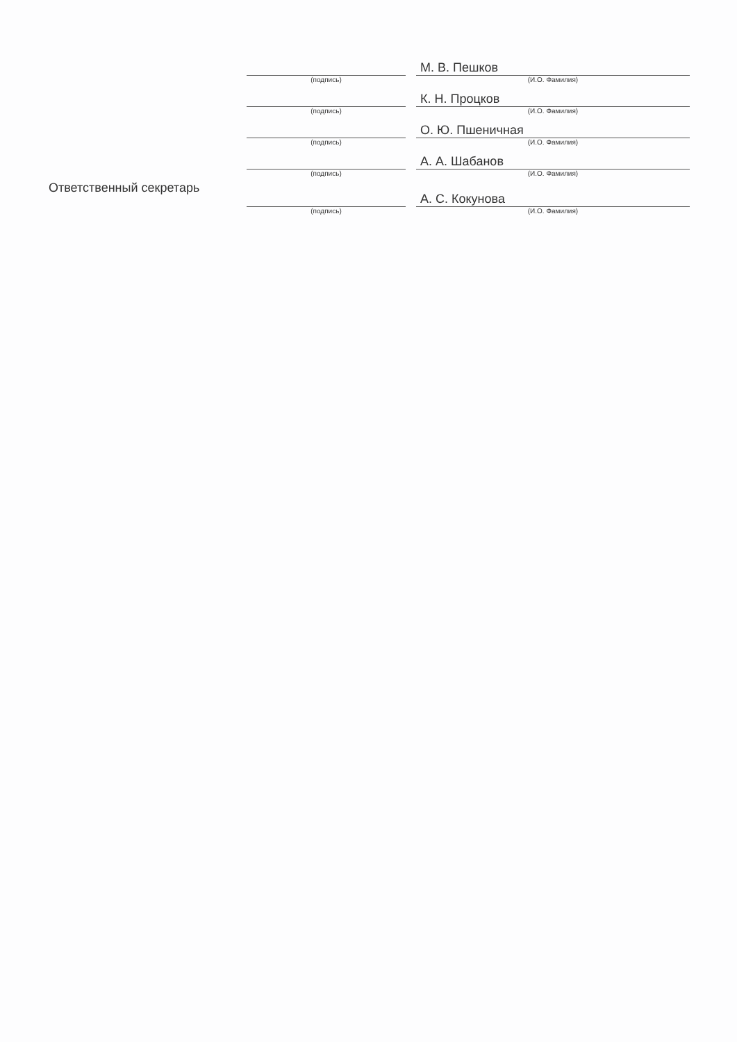| | | | М. В. Пешков |
| | (подпись) | | (И.О. Фамилия) |
| | | | К. Н. Процков |
| | (подпись) | | (И.О. Фамилия) |
| | | | О. Ю. Пшеничная |
| | (подпись) | | (И.О. Фамилия) |
| | | | А. А. Шабанов |
| | (подпись) | | (И.О. Фамилия) |
| Ответственный секретарь | | | А. С. Кокунова |
| | (подпись) | | (И.О. Фамилия) |